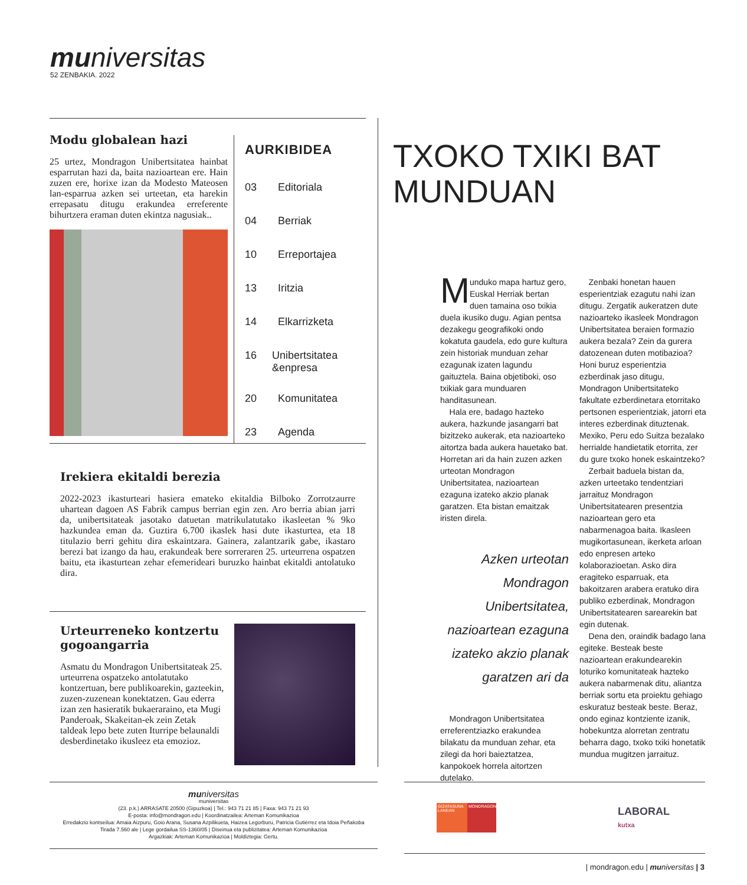mu niversitas
52 ZENBAKIA. 2022
Modu globalean hazi
25 urtez, Mondragon Unibertsitatea hainbat esparrutan hazi da, baita nazioartean ere. Hain zuzen ere, horixe izan da Modesto Mateosen lan-esparrua azken sei urteetan, eta harekin errepasatu ditugu erakundea erreferente bihurtzera eraman duten ekintza nagusiak..
AURKIBIDEA
03 Editoriala
04 Berriak
10 Erreportajea
13 Iritzia
14 Elkarrizketa
16 Unibertsitatea &enpresa
20 Komunitatea
23 Agenda
Irekiera ekitaldi berezia
2022-2023 ikasturteari hasiera emateko ekitaldia Bilboko Zorrotzaurre uhartean dagoen AS Fabrik campus berrian egin zen. Aro berria abian jarri da, unibertsitateak jasotako datuetan matrikulatutako ikasleetan % 9ko hazkundea eman da. Guztira 6.700 ikaslek hasi dute ikasturtea, eta 18 titulazio berri gehitu dira eskaintzara. Gainera, zalantzarik gabe, ikastaro berezi bat izango da hau, erakundeak bere sorreraren 25. urteurrena ospatzen baitu, eta ikasturtean zehar efemerideari buruzko hainbat ekitaldi antolatuko dira.
Urteurreneko kontzertu gogoangarria
Asmatu du Mondragon Unibertsitateak 25. urteurrena ospatzeko antolatutako kontzertuan, bere publikoarekin, gazteekin, zuzen-zuzenean konektatzen. Gau ederra izan zen hasieratik bukaeraraino, eta Mugi Panderoak, Skakeitan-ek zein Zetak taldeak lepo bete zuten Iturripe belaunaldi desberdinetako ikusleez eta emozioz.
TXOKO TXIKI BAT
MUNDUAN
Munduko mapa hartuz gero, Euskal Herriak bertan duen tamaina oso txikia duela ikusiko dugu. Agian pentsa dezakegu geografikoki ondo kokatuta gaudela, edo gure kultura zein historiak munduan zehar ezagunak izaten lagundu gaituztela. Baina objetiboki, oso txikiak gara munduaren handitasunean.
Hala ere, badago hazteko aukera, hazkunde jasangarri bat bizitzeko aukerak, eta nazioarteko aitortza bada aukera hauetako bat. Horretan ari da hain zuzen azken urteotan Mondragon Unibertsitatea, nazioartean ezaguna izateko akzio planak garatzen. Eta bistan emaitzak iristen direla.
Azken urteotan Mondragon Unibertsitatea, nazioartean ezaguna izateko akzio planak garatzen ari da
Mondragon Unibertsitatea erreferentziazko erakundea bilakatu da munduan zehar, eta zilegi da hori baieztatzea, kanpokoek horrela aitortzen dutelako.
Zenbaki honetan hauen esperientziak ezagutu nahi izan ditugu. Zergatik aukeratzen dute nazioarteko ikasleek Mondragon Unibertsitatea beraien formazio aukera bezala? Zein da gurera datozenean duten motibazioa? Honi buruz esperientzia ezberdinak jaso ditugu, Mondragon Unibertsitateko fakultate ezberdinetara etorritako pertsonen esperientziak, jatorri eta interes ezberdinak dituztenak. Mexiko, Peru edo Suitza bezalako herrialde handietatik etorrita, zer du gure txoko honek eskaintzeko?
Zerbait baduela bistan da, azken urteetako tendentziari jarraituz Mondragon Unibertsitatearen presentzia nazioartean gero eta nabarmenagoa baita. Ikasleen mugikortasunean, ikerketa arloan edo enpresen arteko kolaborazioetan. Asko dira eragiteko esparruak, eta bakoitzaren arabera eratuko dira publiko ezberdinak, Mondragon Unibertsitatearen sarearekin bat egin dutenak.
Dena den, oraindik badago lana egiteke. Besteak beste nazioartean erakundearekin loturiko komunitateak hazteko aukera nabarmenak ditu, aliantza berriak sortu eta proiektu gehiago eskuratuz besteak beste. Beraz, ondo eginaz kontziente izanik, hobekuntza alorretan zentratu beharra dago, txoko txiki honetatik mundua mugitzen jarraituz.
muniversitas
muniversitas
(23. p.k.) ARRASATE 20500 (Gipuzkoa) | Tel.: 943 71 21 85 | Faxa: 943 71 21 93
E-posta: info@mondragon.edu | Koordinatzailea: Arteman Komunikazioa
Erredakzio kontseilua: Amaia Aizpuru, Goio Arana, Susana Azpilikueta, Haizea Legorburu, Patricia Gutiérrez eta Idoia Peñakoba
Tirada 7.560 ale | Lege gordailua SS-1360/05 | Diseinua eta publizitatea: Arteman Komunikazioa
Argazkiak: Arteman Komunikazioa | Moldiztegia: Gertu.
GIZATASUNA LANEAN
MONDRAGON
LABORAL
kutxa
| mondragon.edu | muniversitas | 3